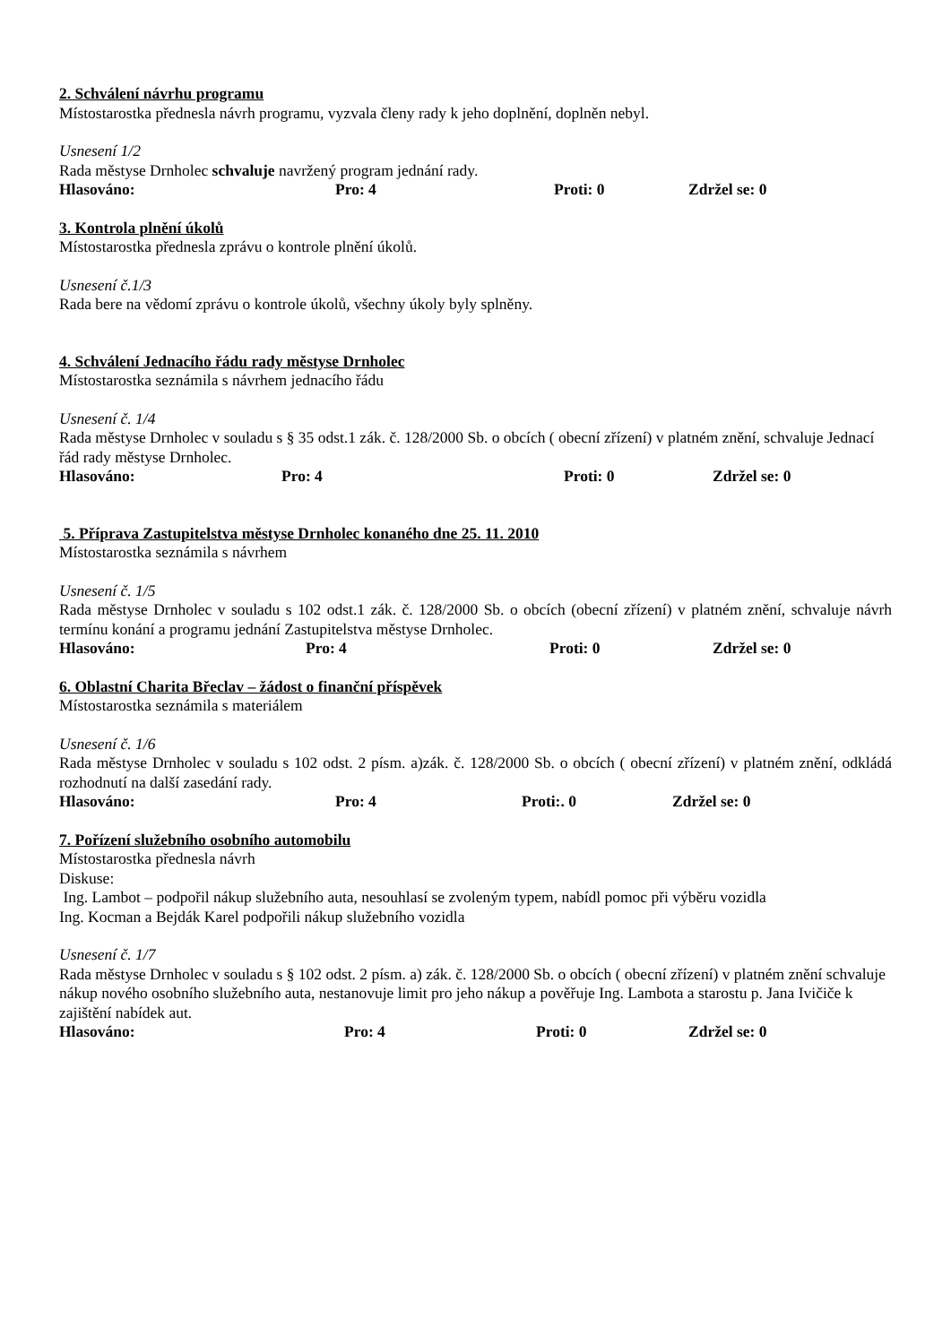2. Schválení návrhu programu
Místostarostka přednesla návrh programu, vyzvala členy rady k jeho doplnění, doplněn nebyl.
Usnesení 1/2
Rada městyse Drnholec schvaluje navržený program jednání rady.
Hlasováno: Pro: 4 Proti: 0 Zdržel se: 0
3. Kontrola plnění úkolů
Místostarostka přednesla zprávu o kontrole plnění úkolů.
Usnesení č.1/3
Rada bere na vědomí zprávu o kontrole úkolů, všechny úkoly byly splněny.
4. Schválení Jednacího řádu rady městyse Drnholec
Místostarostka seznámila s návrhem jednacího řádu
Usnesení č. 1/4
Rada městyse Drnholec v souladu s § 35 odst.1 zák. č. 128/2000 Sb. o obcích ( obecní zřízení) v platném znění, schvaluje Jednací řád rady městyse Drnholec.
Hlasováno: Pro: 4 Proti: 0 Zdržel se: 0
5. Příprava Zastupitelstva městyse Drnholec konaného dne 25. 11. 2010
Místostarostka seznámila s návrhem
Usnesení č. 1/5
Rada městyse Drnholec v souladu s 102 odst.1 zák. č. 128/2000 Sb. o obcích (obecní zřízení) v platném znění, schvaluje návrh termínu konání a programu jednání Zastupitelstva městyse Drnholec.
Hlasováno: Pro: 4 Proti: 0 Zdržel se: 0
6. Oblastní Charita Břeclav – žádost o finanční příspěvek
Místostarostka seznámila s materiálem
Usnesení č. 1/6
Rada městyse Drnholec v souladu s 102 odst. 2 písm. a)zák. č. 128/2000 Sb. o obcích ( obecní zřízení) v platném znění, odkládá rozhodnutí na další zasedání rady.
Hlasováno: Pro: 4 Proti:. 0 Zdržel se: 0
7. Pořízení služebního osobního automobilu
Místostarostka přednesla návrh
Diskuse:
Ing. Lambot – podpořil nákup služebního auta, nesouhlasí se zvoleným typem, nabídl pomoc při výběru vozidla
Ing. Kocman a Bejdák Karel podpořili nákup služebního vozidla
Usnesení č. 1/7
Rada městyse Drnholec v souladu s § 102 odst. 2 písm. a) zák. č. 128/2000 Sb. o obcích ( obecní zřízení) v platném znění schvaluje nákup nového osobního služebního auta, nestanovuje limit pro jeho nákup a pověřuje Ing. Lambota a starostu p. Jana Ivičiče k zajištění nabídek aut.
Hlasováno: Pro: 4 Proti: 0 Zdržel se: 0